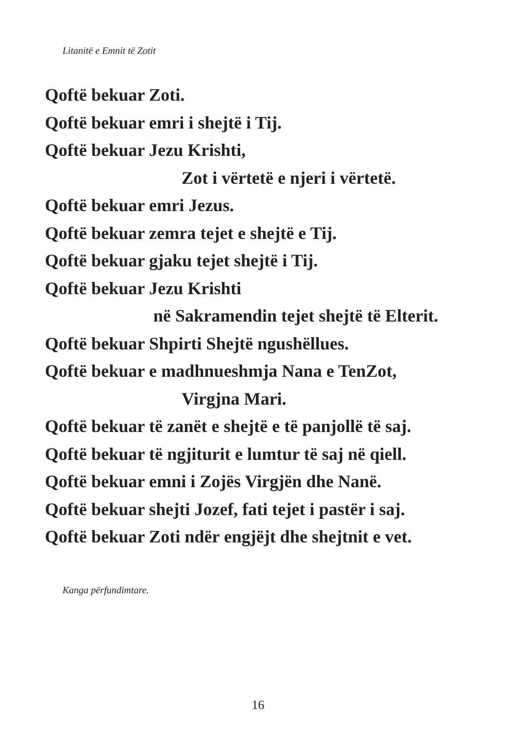Litanitë e Emnit të Zotit
Qoftë bekuar Zoti.
Qoftë bekuar emri i shejtë i Tij.
Qoftë bekuar Jezu Krishti,
Zot i vërtetë e njeri i vërtetë.
Qoftë bekuar emri Jezus.
Qoftë bekuar zemra tejet e shejtë e Tij.
Qoftë bekuar gjaku tejet shejtë i Tij.
Qoftë bekuar Jezu Krishti
në Sakramendin tejet shejtë të Elterit.
Qoftë bekuar Shpirti Shejtë ngushëllues.
Qoftë bekuar e madhnueshmja Nana e TenZot,
Virgjna Mari.
Qoftë bekuar të zanët e shejtë e të panjollë të saj.
Qoftë bekuar të ngjiturit e lumtur të saj në qiell.
Qoftë bekuar emni i Zojës Virgjën dhe Nanë.
Qoftë bekuar shejti Jozef, fati tejet i pastër i saj.
Qoftë bekuar Zoti ndër engjëjt dhe shejtnit e vet.
Kanga përfundimtare.
16